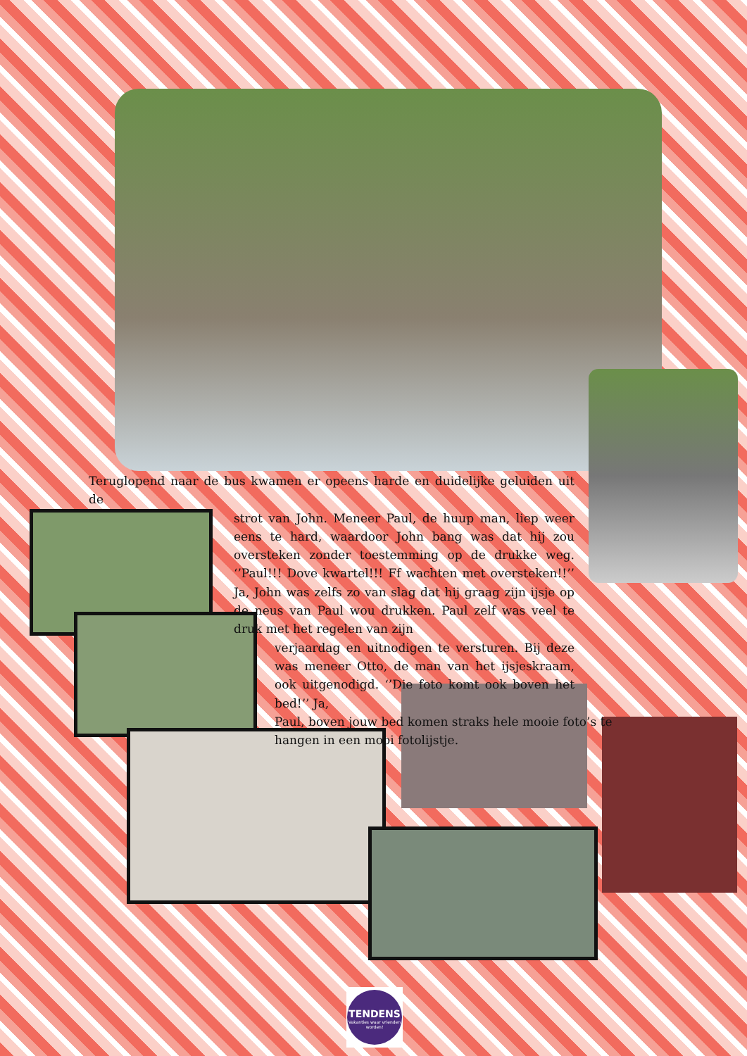Teruglopend naar de bus kwamen er opeens harde en duidelijke geluiden uit de
strot van John. Meneer Paul, de huup man, liep weer eens te hard, waardoor John bang was dat hij zou oversteken zonder toestemming op de drukke weg. ‘’Paul!!! Dove kwartel!!! Ff wachten met oversteken!!’’ Ja, John was zelfs zo van slag dat hij graag zijn ijsje op de neus van Paul wou drukken. Paul zelf was veel te druk met het regelen van zijn
verjaardag en uitnodigen te versturen. Bij deze was meneer Otto, de man van het ijsjeskraam, ook uitgenodigd. ‘’Die foto komt ook boven het bed!’’ Ja,
Paul, boven jouw bed komen straks hele mooie foto’s te hangen in een mooi fotolijstje.
TENDENS
Vakanties waar vrienden worden!